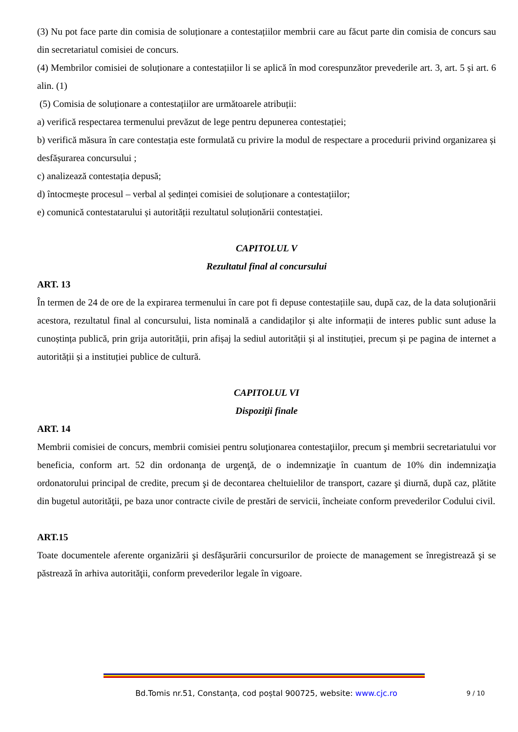(3) Nu pot face parte din comisia de soluționare a contestațiilor membrii care au făcut parte din comisia de concurs sau din secretariatul comisiei de concurs.
(4) Membrilor comisiei de soluționare a contestațiilor li se aplică în mod corespunzător prevederile art. 3, art. 5 și art. 6 alin. (1)
(5) Comisia de soluționare a contestațiilor are următoarele atribuții:
a) verifică respectarea termenului prevăzut de lege pentru depunerea contestației;
b) verifică măsura în care contestația este formulată cu privire la modul de respectare a procedurii privind organizarea și desfășurarea concursului ;
c) analizează contestația depusă;
d) întocmește procesul – verbal al ședinței comisiei de soluționare a contestațiilor;
e) comunică contestatarului și autorității rezultatul soluționării contestației.
CAPITOLUL V
Rezultatul final al concursului
ART. 13
În termen de 24 de ore de la expirarea termenului în care pot fi depuse contestațiile sau, după caz, de la data soluționării acestora, rezultatul final al concursului, lista nominală a candidaților și alte informații de interes public sunt aduse la cunoștința publică, prin grija autorității, prin afișaj la sediul autorității și al instituției, precum și pe pagina de internet a autorității și a instituției publice de cultură.
CAPITOLUL VI
Dispoziţii finale
ART. 14
Membrii comisiei de concurs, membrii comisiei pentru soluţionarea contestaţiilor, precum şi membrii secretariatului vor beneficia, conform art. 52 din ordonanţa de urgenţă, de o indemnizaţie în cuantum de 10% din indemnizaţia ordonatorului principal de credite, precum şi de decontarea cheltuielilor de transport, cazare şi diurnă, după caz, plătite din bugetul autorităţii, pe baza unor contracte civile de prestări de servicii, încheiate conform prevederilor Codului civil.
ART.15
Toate documentele aferente organizării şi desfăşurării concursurilor de proiecte de management se înregistrează şi se păstrează în arhiva autorităţii, conform prevederilor legale în vigoare.
Bd.Tomis nr.51, Constanța, cod poștal 900725, website: www.cjc.ro
9 / 10